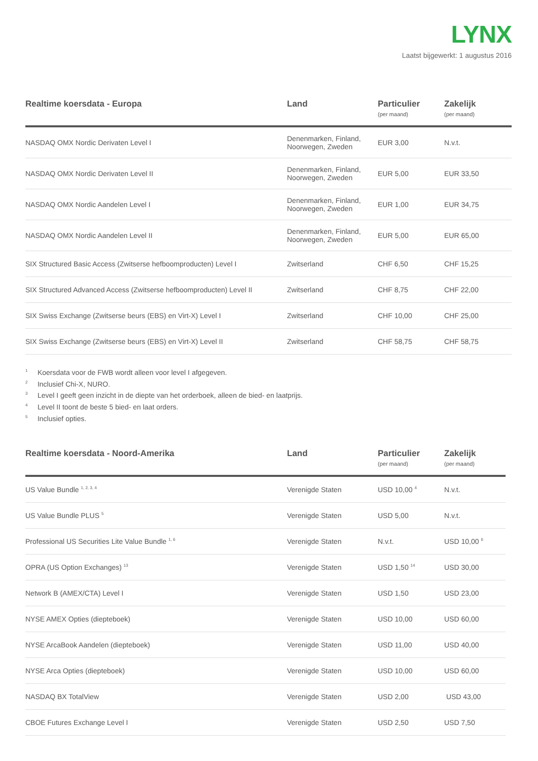LYNX
Laatst bijgewerkt: 1 augustus 2016
| Realtime koersdata - Europa | Land | Particulier (per maand) | Zakelijk (per maand) |
| --- | --- | --- | --- |
| NASDAQ OMX Nordic Derivaten Level I | Denenmarken, Finland, Noorwegen, Zweden | EUR 3,00 | N.v.t. |
| NASDAQ OMX Nordic Derivaten Level II | Denenmarken, Finland, Noorwegen, Zweden | EUR 5,00 | EUR 33,50 |
| NASDAQ OMX Nordic Aandelen Level I | Denenmarken, Finland, Noorwegen, Zweden | EUR 1,00 | EUR 34,75 |
| NASDAQ OMX Nordic Aandelen Level II | Denenmarken, Finland, Noorwegen, Zweden | EUR 5,00 | EUR 65,00 |
| SIX Structured Basic Access (Zwitserse hefboomproducten) Level I | Zwitserland | CHF 6,50 | CHF 15,25 |
| SIX Structured Advanced Access (Zwitserse hefboomproducten) Level II | Zwitserland | CHF 8,75 | CHF 22,00 |
| SIX Swiss Exchange (Zwitserse beurs (EBS) en Virt-X) Level I | Zwitserland | CHF 10,00 | CHF 25,00 |
| SIX Swiss Exchange (Zwitserse beurs (EBS) en Virt-X) Level II | Zwitserland | CHF 58,75 | CHF 58,75 |
<sup>1</sup> Koersdata voor de FWB wordt alleen voor level I afgegeven.
<sup>2</sup> Inclusief Chi-X, NURO.
<sup>3</sup> Level I geeft geen inzicht in de diepte van het orderboek, alleen de bied- en laatprijs.
<sup>4</sup> Level II toont de beste 5 bied- en laat orders.
<sup>5</sup> Inclusief opties.
| Realtime koersdata - Noord-Amerika | Land | Particulier (per maand) | Zakelijk (per maand) |
| --- | --- | --- | --- |
| US Value Bundle <sup>1, 2, 3, 4</sup> | Verenigde Staten | USD 10,00 <sup>4</sup> | N.v.t. |
| US Value Bundle PLUS <sup>5</sup> | Verenigde Staten | USD 5,00 | N.v.t. |
| Professional US Securities Lite Value Bundle <sup>1, 6</sup> | Verenigde Staten | N.v.t. | USD 10,00 <sup>6</sup> |
| OPRA (US Option Exchanges) <sup>13</sup> | Verenigde Staten | USD 1,50 <sup>14</sup> | USD 30,00 |
| Network B (AMEX/CTA) Level I | Verenigde Staten | USD 1,50 | USD 23,00 |
| NYSE AMEX Opties (diepteboek) | Verenigde Staten | USD 10,00 | USD 60,00 |
| NYSE ArcaBook Aandelen (diepteboek) | Verenigde Staten | USD 11,00 | USD 40,00 |
| NYSE Arca Opties (diepteboek) | Verenigde Staten | USD 10,00 | USD 60,00 |
| NASDAQ BX TotalView | Verenigde Staten | USD 2,00 | USD 43,00 |
| CBOE Futures Exchange Level I | Verenigde Staten | USD 2,50 | USD 7,50 |